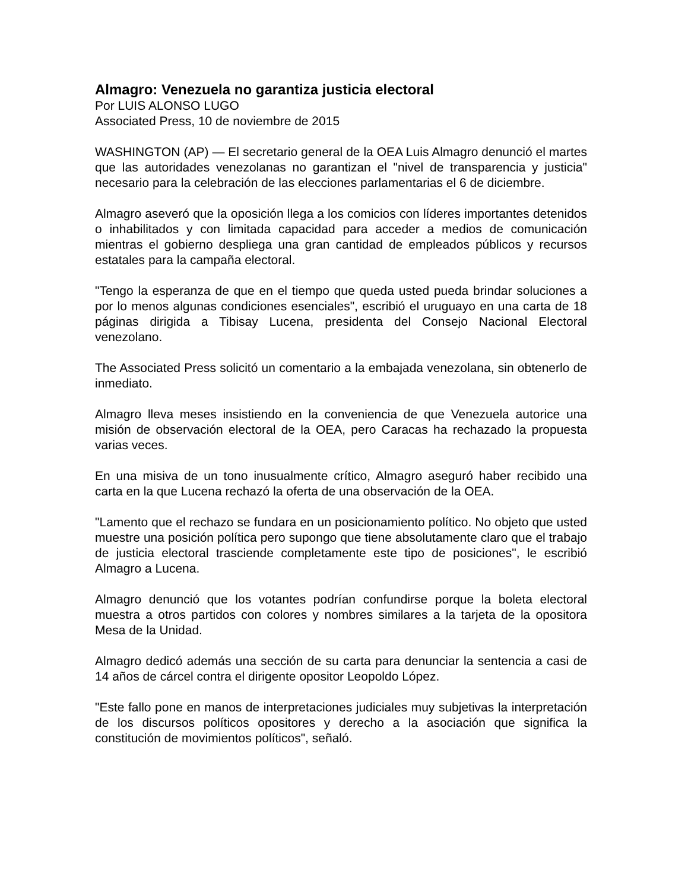Almagro: Venezuela no garantiza justicia electoral
Por LUIS ALONSO LUGO
Associated Press, 10 de noviembre de 2015
WASHINGTON (AP) — El secretario general de la OEA Luis Almagro denunció el martes que las autoridades venezolanas no garantizan el "nivel de transparencia y justicia" necesario para la celebración de las elecciones parlamentarias el 6 de diciembre.
Almagro aseveró que la oposición llega a los comicios con líderes importantes detenidos o inhabilitados y con limitada capacidad para acceder a medios de comunicación mientras el gobierno despliega una gran cantidad de empleados públicos y recursos estatales para la campaña electoral.
"Tengo la esperanza de que en el tiempo que queda usted pueda brindar soluciones a por lo menos algunas condiciones esenciales", escribió el uruguayo en una carta de 18 páginas dirigida a Tibisay Lucena, presidenta del Consejo Nacional Electoral venezolano.
The Associated Press solicitó un comentario a la embajada venezolana, sin obtenerlo de inmediato.
Almagro lleva meses insistiendo en la conveniencia de que Venezuela autorice una misión de observación electoral de la OEA, pero Caracas ha rechazado la propuesta varias veces.
En una misiva de un tono inusualmente crítico, Almagro aseguró haber recibido una carta en la que Lucena rechazó la oferta de una observación de la OEA.
"Lamento que el rechazo se fundara en un posicionamiento político. No objeto que usted muestre una posición política pero supongo que tiene absolutamente claro que el trabajo de justicia electoral trasciende completamente este tipo de posiciones", le escribió Almagro a Lucena.
Almagro denunció que los votantes podrían confundirse porque la boleta electoral muestra a otros partidos con colores y nombres similares a la tarjeta de la opositora Mesa de la Unidad.
Almagro dedicó además una sección de su carta para denunciar la sentencia a casi de 14 años de cárcel contra el dirigente opositor Leopoldo López.
"Este fallo pone en manos de interpretaciones judiciales muy subjetivas la interpretación de los discursos políticos opositores y derecho a la asociación que significa la constitución de movimientos políticos", señaló.